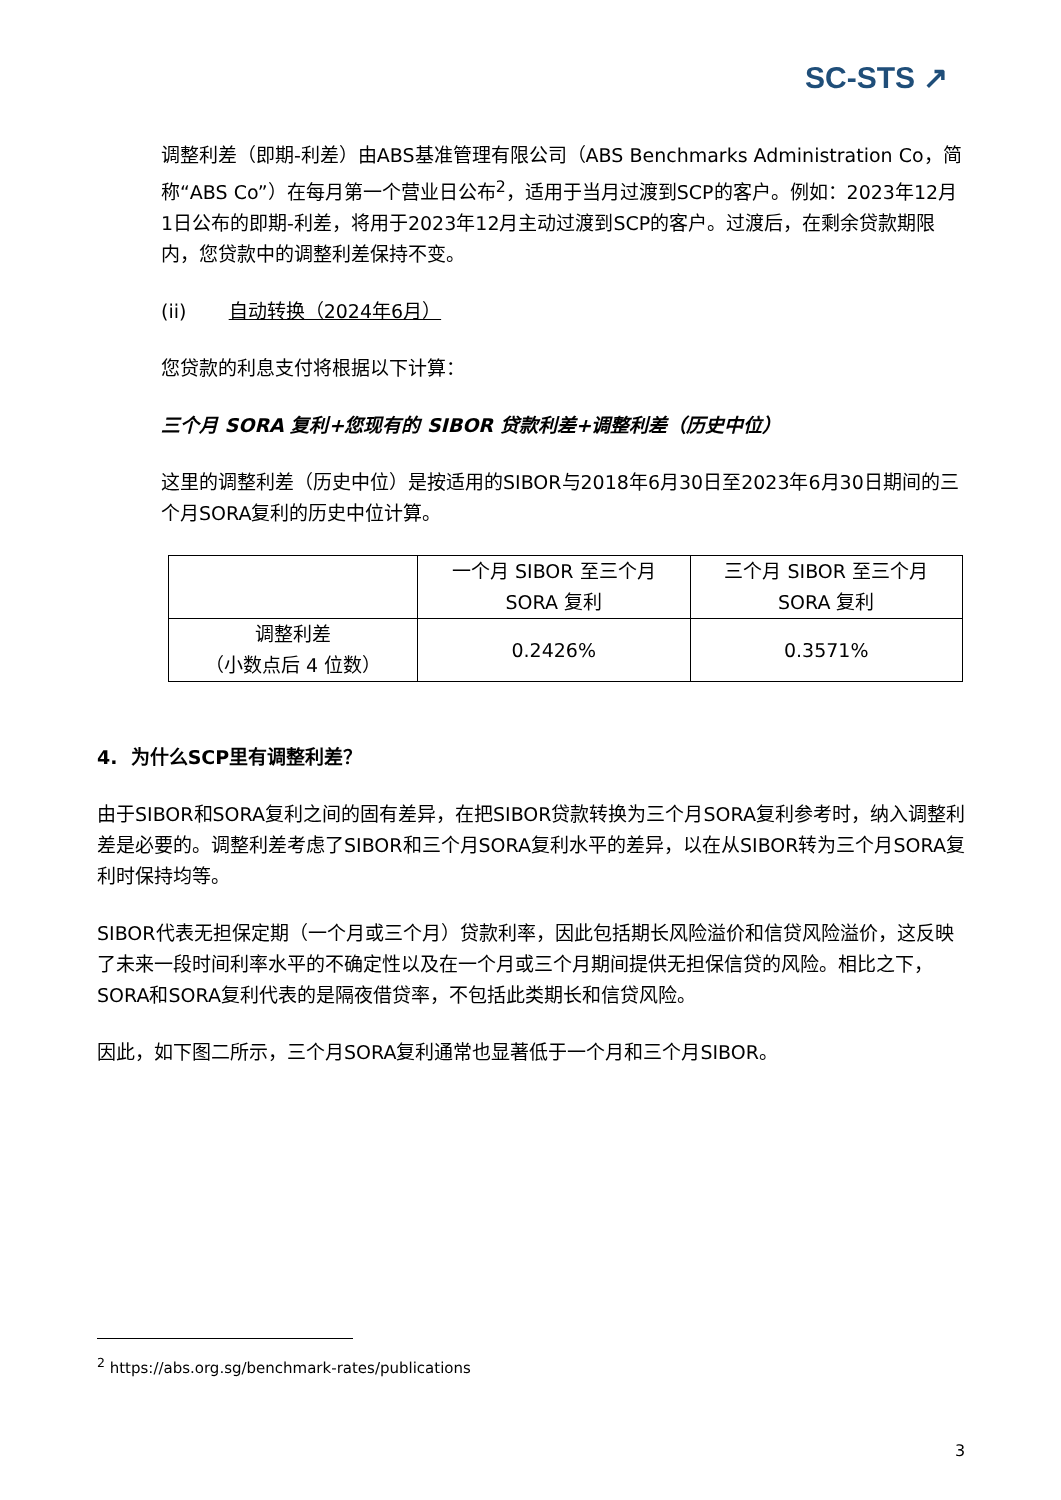SC-STS ↗
调整利差（即期-利差）由ABS基准管理有限公司（ABS Benchmarks Administration Co，简称“ABS Co”）在每月第一个营业日公布<sup>2</sup>，适用于当月过渡到SCP的客户。例如：2023年12月1日公布的即期-利差，将用于2023年12月主动过渡到SCP的客户。过渡后，在剩余贷款期限内，您贷款中的调整利差保持不变。
(ii) 自动转换（2024年6月）
您贷款的利息支付将根据以下计算：
三个月 SORA 复利+您现有的 SIBOR 贷款利差+调整利差（历史中位）
这里的调整利差（历史中位）是按适用的SIBOR与2018年6月30日至2023年6月30日期间的三个月SORA复利的历史中位计算。
| | 一个月 SIBOR 至三个月 SORA 复利 | 三个月 SIBOR 至三个月 SORA 复利 |
| 调整利差 （小数点后 4 位数） | 0.2426% | 0.3571% |
4. 为什么SCP里有调整利差？
由于SIBOR和SORA复利之间的固有差异，在把SIBOR贷款转换为三个月SORA复利参考时，纳入调整利差是必要的。调整利差考虑了SIBOR和三个月SORA复利水平的差异，以在从SIBOR转为三个月SORA复利时保持均等。
SIBOR代表无担保定期（一个月或三个月）贷款利率，因此包括期长风险溢价和信贷风险溢价，这反映了未来一段时间利率水平的不确定性以及在一个月或三个月期间提供无担保信贷的风险。相比之下，SORA和SORA复利代表的是隔夜借贷率，不包括此类期长和信贷风险。
因此，如下图二所示，三个月SORA复利通常也显著低于一个月和三个月SIBOR。
<sup>2</sup> https://abs.org.sg/benchmark-rates/publications
3